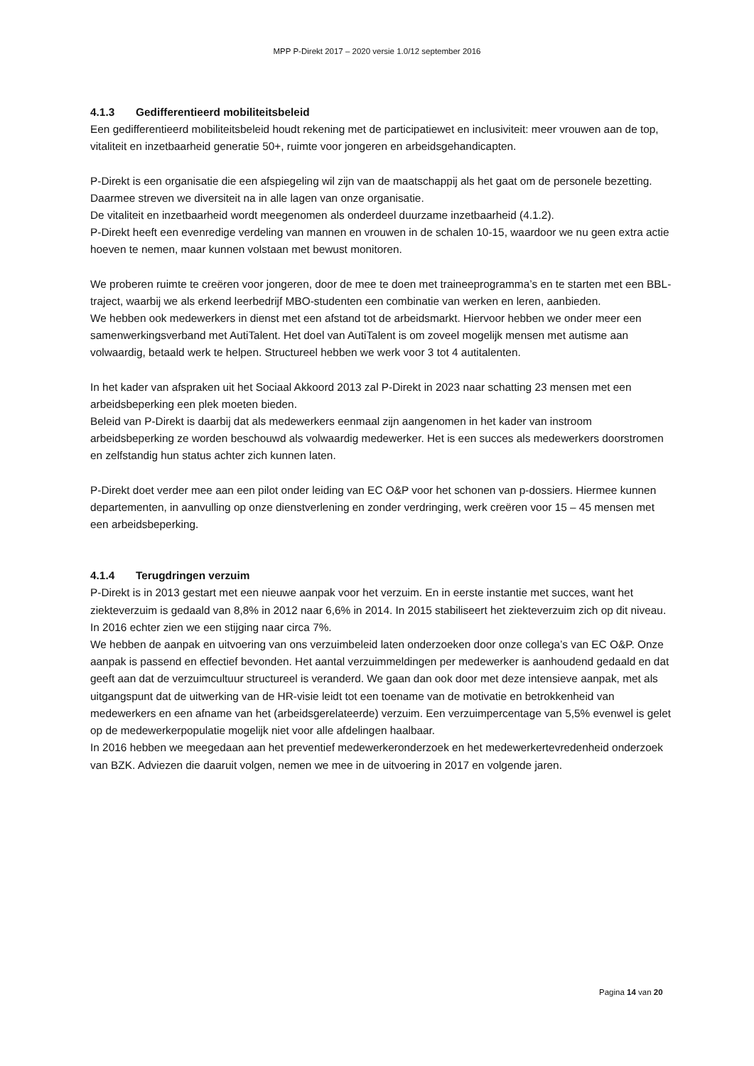MPP P-Direkt 2017 – 2020 versie 1.0/12 september 2016
4.1.3 Gedifferentieerd mobiliteitsbeleid
Een gedifferentieerd mobiliteitsbeleid houdt rekening met de participatiewet en inclusiviteit: meer vrouwen aan de top, vitaliteit en inzetbaarheid generatie 50+, ruimte voor jongeren en arbeidsgehandicapten.
P-Direkt is een organisatie die een afspiegeling wil zijn van de maatschappij als het gaat om de personele bezetting. Daarmee streven we diversiteit na in alle lagen van onze organisatie.
De vitaliteit en inzetbaarheid wordt meegenomen als onderdeel duurzame inzetbaarheid (4.1.2).
P-Direkt heeft een evenredige verdeling van mannen en vrouwen in de schalen 10-15, waardoor we nu geen extra actie hoeven te nemen, maar kunnen volstaan met bewust monitoren.
We proberen ruimte te creëren voor jongeren, door de mee te doen met traineeprogramma’s en te starten met een BBL-traject, waarbij we als erkend leerbedrijf MBO-studenten een combinatie van werken en leren, aanbieden.
We hebben ook medewerkers in dienst met een afstand tot de arbeidsmarkt. Hiervoor hebben we onder meer een samenwerkingsverband met AutiTalent. Het doel van AutiTalent is om zoveel mogelijk mensen met autisme aan volwaardig, betaald werk te helpen. Structureel hebben we werk voor 3 tot 4 autitalenten.
In het kader van afspraken uit het Sociaal Akkoord 2013 zal P-Direkt in 2023 naar schatting 23 mensen met een arbeidsbeperking een plek moeten bieden.
Beleid van P-Direkt is daarbij dat als medewerkers eenmaal zijn aangenomen in het kader van instroom arbeidsbeperking ze worden beschouwd als volwaardig medewerker. Het is een succes als medewerkers doorstromen en zelfstandig hun status achter zich kunnen laten.
P-Direkt doet verder mee aan een pilot onder leiding van EC O&P voor het schonen van p-dossiers. Hiermee kunnen departementen, in aanvulling op onze dienstverlening en zonder verdringing, werk creëren voor 15 – 45 mensen met een arbeidsbeperking.
4.1.4 Terugdringen verzuim
P-Direkt is in 2013 gestart met een nieuwe aanpak voor het verzuim. En in eerste instantie met succes, want het ziekteverzuim is gedaald van 8,8% in 2012 naar 6,6% in 2014. In 2015 stabiliseert het ziekteverzuim zich op dit niveau. In 2016 echter zien we een stijging naar circa 7%.
We hebben de aanpak en uitvoering van ons verzuimbeleid laten onderzoeken door onze collega’s van EC O&P. Onze aanpak is passend en effectief bevonden. Het aantal verzuimmeldingen per medewerker is aanhoudend gedaald en dat geeft aan dat de verzuimcultuur structureel is veranderd. We gaan dan ook door met deze intensieve aanpak, met als uitgangspunt dat de uitwerking van de HR-visie leidt tot een toename van de motivatie en betrokkenheid van medewerkers en een afname van het (arbeidsgerelateerde) verzuim. Een verzuimpercentage van 5,5% evenwel is gelet op de medewerkerpopulatie mogelijk niet voor alle afdelingen haalbaar.
In 2016 hebben we meegedaan aan het preventief medewerkeronderzoek en het medewerkertevredenheid onderzoek van BZK. Adviezen die daaruit volgen, nemen we mee in de uitvoering in 2017 en volgende jaren.
Pagina 14 van 20